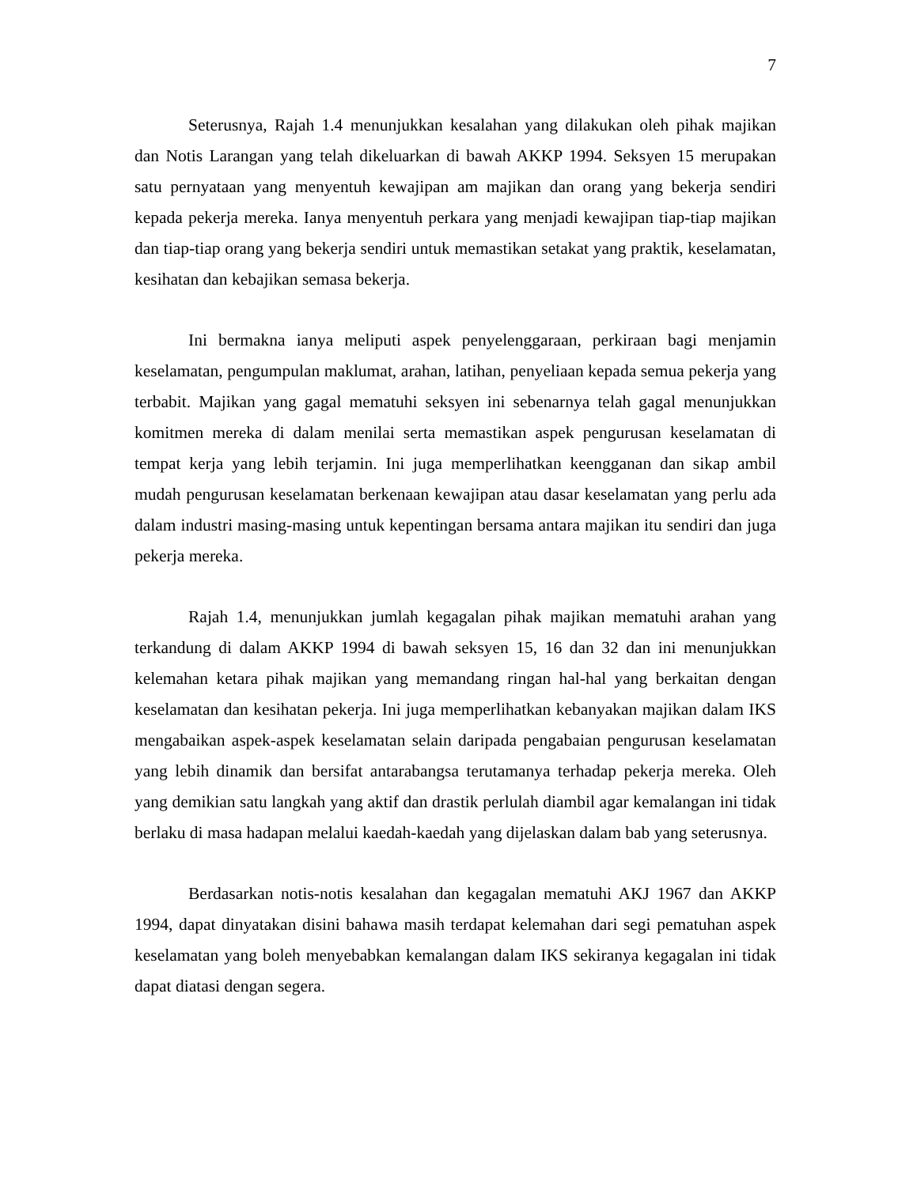7
Seterusnya, Rajah 1.4 menunjukkan kesalahan yang dilakukan oleh pihak majikan dan Notis Larangan yang telah dikeluarkan di bawah AKKP 1994. Seksyen 15 merupakan satu pernyataan yang menyentuh kewajipan am majikan dan orang yang bekerja sendiri kepada pekerja mereka. Ianya menyentuh perkara yang menjadi kewajipan tiap-tiap majikan dan tiap-tiap orang yang bekerja sendiri untuk memastikan setakat yang praktik, keselamatan, kesihatan dan kebajikan semasa bekerja.
Ini bermakna ianya meliputi aspek penyelenggaraan, perkiraan bagi menjamin keselamatan, pengumpulan maklumat, arahan, latihan, penyeliaan kepada semua pekerja yang terbabit. Majikan yang gagal mematuhi seksyen ini sebenarnya telah gagal menunjukkan komitmen mereka di dalam menilai serta memastikan aspek pengurusan keselamatan di tempat kerja yang lebih terjamin. Ini juga memperlihatkan keengganan dan sikap ambil mudah pengurusan keselamatan berkenaan kewajipan atau dasar keselamatan yang perlu ada dalam industri masing-masing untuk kepentingan bersama antara majikan itu sendiri dan juga pekerja mereka.
Rajah 1.4, menunjukkan jumlah kegagalan pihak majikan mematuhi arahan yang terkandung di dalam AKKP 1994 di bawah seksyen 15, 16 dan 32 dan ini menunjukkan kelemahan ketara pihak majikan yang memandang ringan hal-hal yang berkaitan dengan keselamatan dan kesihatan pekerja. Ini juga memperlihatkan kebanyakan majikan dalam IKS mengabaikan aspek-aspek keselamatan selain daripada pengabaian pengurusan keselamatan yang lebih dinamik dan bersifat antarabangsa terutamanya terhadap pekerja mereka. Oleh yang demikian satu langkah yang aktif dan drastik perlulah diambil agar kemalangan ini tidak berlaku di masa hadapan melalui kaedah-kaedah yang dijelaskan dalam bab yang seterusnya.
Berdasarkan notis-notis kesalahan dan kegagalan mematuhi AKJ 1967 dan AKKP 1994, dapat dinyatakan disini bahawa masih terdapat kelemahan dari segi pematuhan aspek keselamatan yang boleh menyebabkan kemalangan dalam IKS sekiranya kegagalan ini tidak dapat diatasi dengan segera.